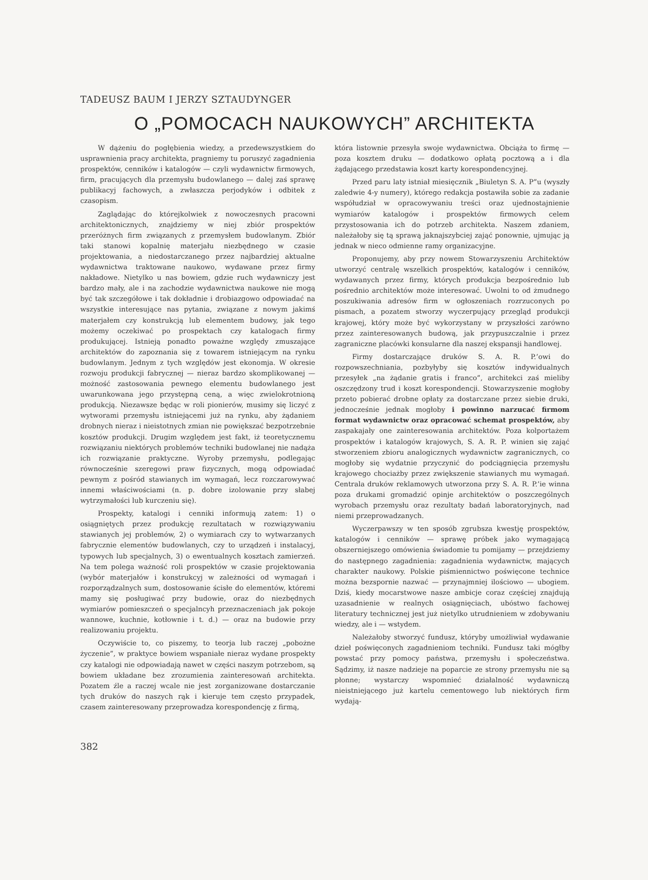TADEUSZ BAUM I JERZY SZTAUDYNGER
O „POMOCACH NAUKOWYCH” ARCHITEKTA
W dążeniu do pogłębienia wiedzy, a przedewszystkiem do usprawnienia pracy architekta, pragniemy tu poruszyć zagadnienia prospektów, cenników i katalogów — czyli wydawnictw firmowych, firm, pracujących dla przemysłu budowlanego — dalej zaś sprawę publikacyj fachowych, a zwłaszcza perjodyków i odbitek z czasopism.
Zaglądając do którejkolwiek z nowoczesnych pracowni architektonicznych, znajdziemy w niej zbiór prospektów przeróżnych firm związanych z przemysłem budowlanym. Zbiór taki stanowi kopalnię materjału niezbędnego w czasie projektowania, a niedostarczanego przez najbardziej aktualne wydawnictwa traktowane naukowo, wydawane przez firmy nakładowe. Nietylko u nas bowiem, gdzie ruch wydawniczy jest bardzo mały, ale i na zachodzie wydawnictwa naukowe nie mogą być tak szczegółowe i tak dokładnie i drobiazgowo odpowiadać na wszystkie interesujące nas pytania, związane z nowym jakimś materjałem czy konstrukcją lub elementem budowy, jak tego możemy oczekiwać po prospektach czy katalogach firmy produkującej. Istnieją ponadto poważne względy zmuszające architektów do zapoznania się z towarem istniejącym na rynku budowlanym. Jednym z tych względów jest ekonomja. W okresie rozwoju produkcji fabrycznej — nieraz bardzo skomplikowanej — możność zastosowania pewnego elementu budowlanego jest uwarunkowana jego przystępną ceną, a więc zwielokrotnioną produkcją. Niezawsze będąc w roli pionierów, musimy się liczyć z wytworami przemysłu istniejącemi już na rynku, aby żądaniem drobnych nieraz i nieistotnych zmian nie powiększać bezpotrzebnie kosztów produkcji. Drugim względem jest fakt, iż teoretycznemu rozwiązaniu niektórych problemów techniki budowlanej nie nadąża ich rozwiązanie praktyczne. Wyroby przemysłu, podlegając równocześnie szeregowi praw fizycznych, mogą odpowiadać pewnym z pośród stawianych im wymagań, lecz rozczarowywać innemi właściwościami (n. p. dobre izolowanie przy słabej wytrzymałości lub kurczeniu się).
Prospekty, katalogi i cenniki informują zatem: 1) o osiągniętych przez produkcję rezultatach w rozwiązywaniu stawianych jej problemów, 2) o wymiarach czy to wytwarzanych fabrycznie elementów budowlanych, czy to urządzeń i instalacyj, typowych lub specjalnych, 3) o ewentualnych kosztach zamierzeń. Na tem polega ważność roli prospektów w czasie projektowania (wybór materjałów i konstrukcyj w zależności od wymagań i rozporządzalnych sum, dostosowanie ścisłe do elementów, któremi mamy się posługiwać przy budowie, oraz do niezbędnych wymiarów pomieszczeń o specjalncyh przeznaczeniach jak pokoje wannowe, kuchnie, kotłownie i t. d.) — oraz na budowie przy realizowaniu projektu.
Oczywiście to, co piszemy, to teorja lub raczej „pobożne życzenie”, w praktyce bowiem wspaniałe nieraz wydane prospekty czy katalogi nie odpowiadają nawet w części naszym potrzebom, są bowiem układane bez zrozumienia zainteresowań architekta. Pozatem źle a raczej wcale nie jest zorganizowane dostarczanie tych druków do naszych rąk i kieruje tem często przypadek, czasem zainteresowany przeprowadza korespondencję z firmą,
która listownie przesyła swoje wydawnictwa. Obciąża to firmę — poza kosztem druku — dodatkowo opłatą pocztową a i dla żądającego przedstawia koszt karty korespondencyjnej.
Przed paru laty istniał miesięcznik „Biuletyn S. A. P”u (wyszły zaledwie 4-y numery), którego redakcja postawiła sobie za zadanie współudział w opracowywaniu treści oraz ujednostajnienie wymiarów katalogów i prospektów firmowych celem przystosowania ich do potrzeb architekta. Naszem zdaniem, należałoby się tą sprawą jaknajszybciej zająć ponownie, ujmując ją jednak w nieco odmienne ramy organizacyjne.
Proponujemy, aby przy nowem Stowarzyszeniu Architektów utworzyć centralę wszelkich prospektów, katalogów i cenników, wydawanych przez firmy, których produkcja bezpośrednio lub pośrednio architektów może interesować. Uwolni to od żmudnego poszukiwania adresów firm w ogłoszeniach rozrzuconych po pismach, a pozatem stworzy wyczerpujący przegląd produkcji krajowej, który może być wykorzystany w przyszłości zarówno przez zainteresowanych budową, jak przypuszczalnie i przez zagraniczne placówki konsularne dla naszej ekspansji handlowej.
Firmy dostarczające druków S. A. R. P.’owi do rozpowszechniania, pozbyłyby się kosztów indywidualnych przesyłek „na żądanie gratis i franco”, architekci zaś mieliby oszczędzony trud i koszt korespondencji. Stowarzyszenie mogłoby przeto pobierać drobne opłaty za dostarczane przez siebie druki, jednocześnie jednak mogłoby i powinno narzucać firmom format wydawnictw oraz opracować schemat prospektów, aby zaspakajały one zainteresowania architektów. Poza kolportażem prospektów i katalogów krajowych, S. A. R. P. winien się zająć stworzeniem zbioru analogicznych wydawnictw zagranicznych, co mogłoby się wydatnie przyczynić do podciągnięcia przemysłu krajowego chociażby przez zwiększenie stawianych mu wymagań. Centrala druków reklamowych utworzona przy S. A. R. P.’ie winna poza drukami gromadzić opinje architektów o poszczególnych wyrobach przemysłu oraz rezultaty badań laboratoryjnych, nad niemi przeprowadzanych.
Wyczerpawszy w ten sposób zgrubsza kwestję prospektów, katalogów i cenników — sprawę próbek jako wymagającą obszerniejszego omówienia świadomie tu pomijamy — przejdziemy do następnego zagadnienia: zagadnienia wydawnictw, mających charakter naukowy. Polskie piśmiennictwo poświęcone technice można bezspornie nazwać — przynajmniej ilościowo — ubogiem. Dziś, kiedy mocarstwowe nasze ambicje coraz częściej znajdują uzasadnienie w realnych osiągnięciach, ubóstwo fachowej literatury technicznej jest już nietylko utrudnieniem w zdobywaniu wiedzy, ale i — wstydem.
Należałoby stworzyć fundusz, któryby umożliwiał wydawanie dzieł poświęconych zagadnieniom techniki. Fundusz taki mógłby powstać przy pomocy państwa, przemysłu i społeczeństwa. Sądzimy, iż nasze nadzieje na poparcie ze strony przemysłu nie są płonne; wystarczy wspomnieć działalność wydawniczą nieistniejącego już kartelu cementowego lub niektórych firm wydają-
382